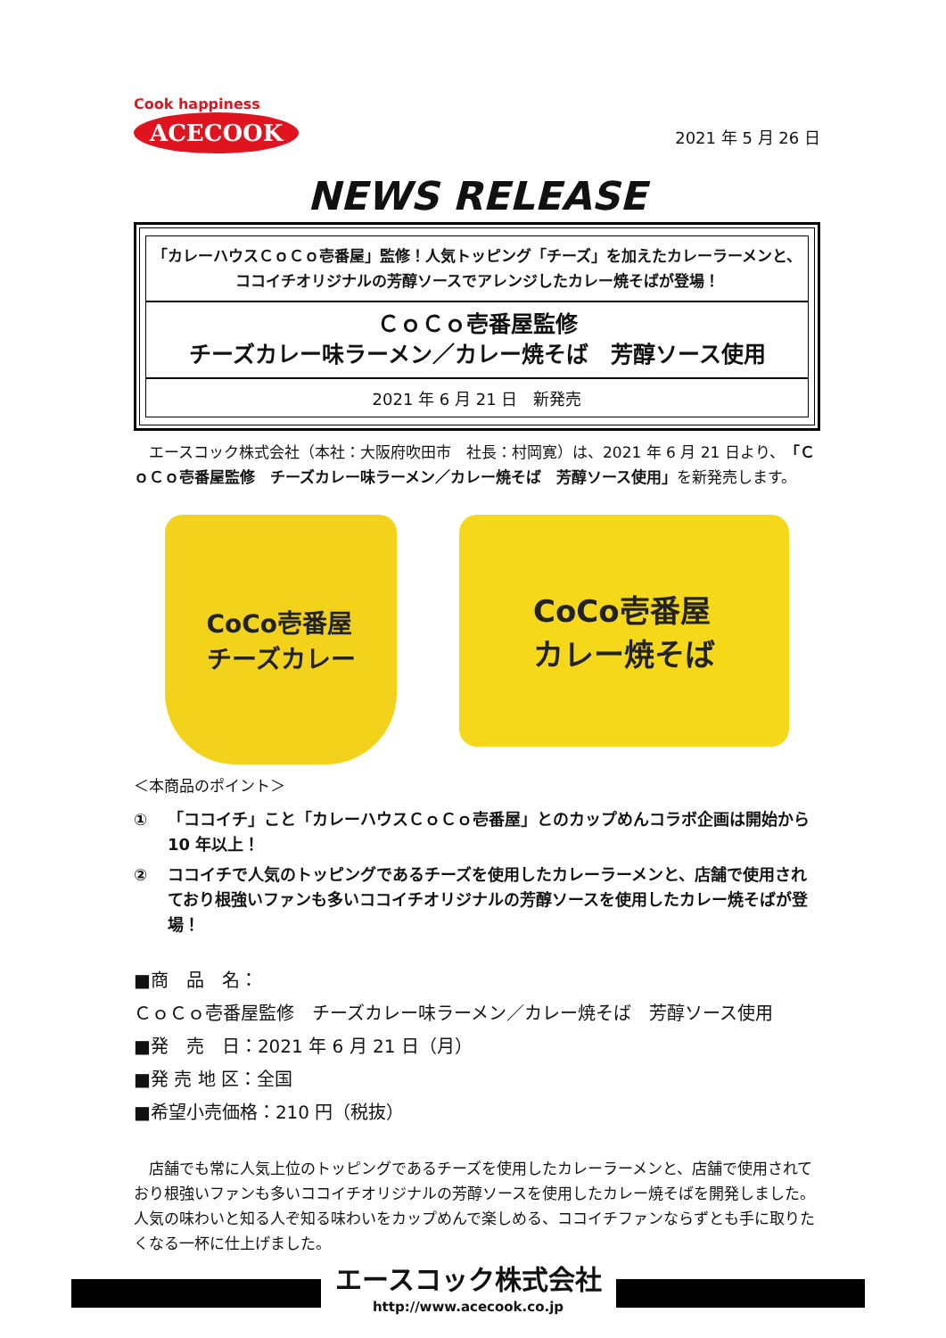Cook happiness
ACECOOK
2021 年 5 月 26 日
NEWS RELEASE
「カレーハウスＣｏＣｏ壱番屋」監修！人気トッピング「チーズ」を加えたカレーラーメンと、ココイチオリジナルの芳醇ソースでアレンジしたカレー焼そばが登場！
ＣｏＣｏ壱番屋監修
チーズカレー味ラーメン／カレー焼そば　芳醇ソース使用
2021 年 6 月 21 日　新発売
　エースコック株式会社（本社：大阪府吹田市　社長：村岡寛）は、2021 年 6 月 21 日より、「ＣｏＣｏ壱番屋監修　チーズカレー味ラーメン／カレー焼そば　芳醇ソース使用」を新発売します。
CoCo壱番屋
チーズカレー
CoCo壱番屋
カレー焼そば
＜本商品のポイント＞
① 「ココイチ」こと「カレーハウスＣｏＣｏ壱番屋」とのカップめんコラボ企画は開始から 10 年以上！
② ココイチで人気のトッピングであるチーズを使用したカレーラーメンと、店舗で使用されており根強いファンも多いココイチオリジナルの芳醇ソースを使用したカレー焼そばが登場！
■商　品　名：
ＣｏＣｏ壱番屋監修　チーズカレー味ラーメン／カレー焼そば　芳醇ソース使用
■発　売　日：2021 年 6 月 21 日（月）
■発 売 地 区：全国
■希望小売価格：210 円（税抜）
　店舗でも常に人気上位のトッピングであるチーズを使用したカレーラーメンと、店舗で使用されており根強いファンも多いココイチオリジナルの芳醇ソースを使用したカレー焼そばを開発しました。人気の味わいと知る人ぞ知る味わいをカップめんで楽しめる、ココイチファンならずとも手に取りたくなる一杯に仕上げました。
エースコック株式会社
http://www.acecook.co.jp